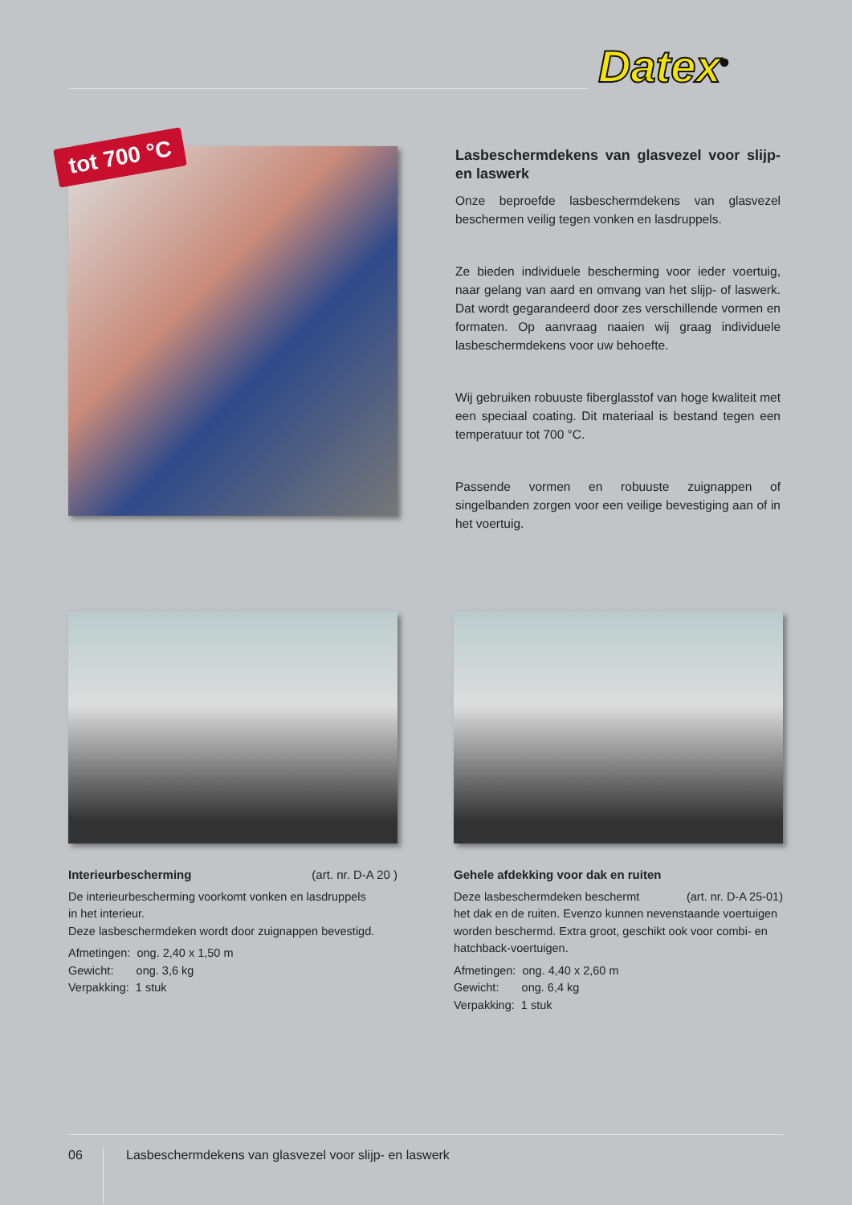Datex<sup>®</sup>
tot 700 °C
Lasbeschermdekens van glasvezel voor slijp- en laswerk
Onze beproefde lasbeschermdekens van glasvezel beschermen veilig tegen vonken en lasdruppels.
Ze bieden individuele bescherming voor ieder voertuig, naar gelang van aard en omvang van het slijp- of laswerk. Dat wordt gegarandeerd door zes verschillende vormen en formaten. Op aanvraag naaien wij graag individuele lasbeschermdekens voor uw behoefte.
Wij gebruiken robuuste fiberglasstof van hoge kwaliteit met een speciaal coating. Dit materiaal is bestand tegen een temperatuur tot 700 °C.
Passende vormen en robuuste zuignappen of singelbanden zorgen voor een veilige bevestiging aan of in het voertuig.
Interieurbescherming (art. nr. D-A 20 )
De interieurbescherming voorkomt vonken en lasdruppels
in het interieur.
Deze lasbeschermdeken wordt door zuignappen bevestigd.
Afmetingen: ong. 2,40 x 1,50 m
Gewicht: ong. 3,6 kg
Verpakking: 1 stuk
Gehele afdekking voor dak en ruiten
Deze lasbeschermdeken beschermt (art. nr. D-A 25-01)
het dak en de ruiten. Evenzo kunnen nevenstaande voertuigen worden beschermd. Extra groot, geschikt ook voor combi- en hatchback-voertuigen.
Afmetingen: ong. 4,40 x 2,60 m
Gewicht: ong. 6,4 kg
Verpakking: 1 stuk
06
Lasbeschermdekens van glasvezel voor slijp- en laswerk